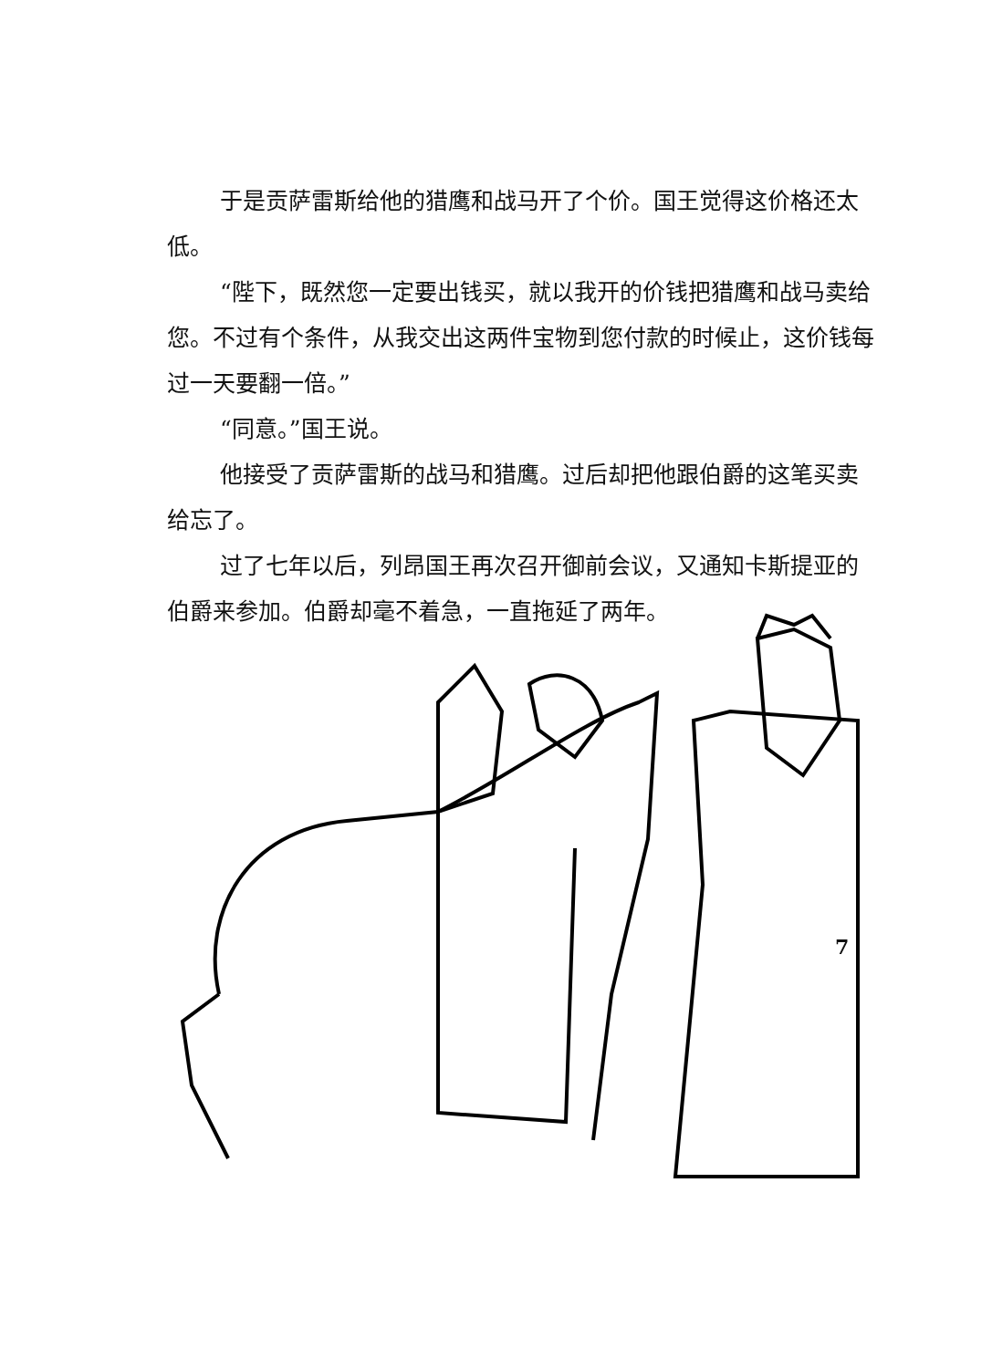于是贡萨雷斯给他的猎鹰和战马开了个价。国王觉得这价格还太低。
“陛下，既然您一定要出钱买，就以我开的价钱把猎鹰和战马卖给您。不过有个条件，从我交出这两件宝物到您付款的时候止，这价钱每过一天要翻一倍。”
“同意。”国王说。
他接受了贡萨雷斯的战马和猎鹰。过后却把他跟伯爵的这笔买卖给忘了。
过了七年以后，列昂国王再次召开御前会议，又通知卡斯提亚的伯爵来参加。伯爵却毫不着急，一直拖延了两年。
7